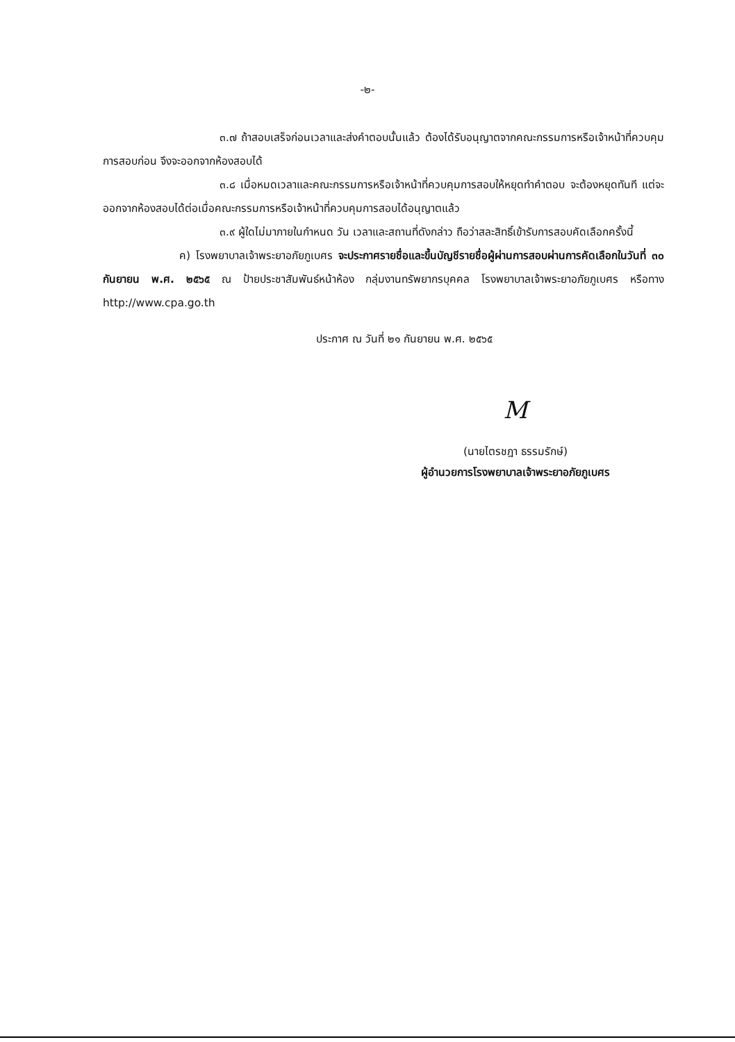-๒-
๓.๗ ถ้าสอบเสร็จก่อนเวลาและส่งคำตอบนั้นแล้ว ต้องได้รับอนุญาตจากคณะกรรมการหรือเจ้าหน้าที่ควบคุมการสอบก่อน จึงจะออกจากห้องสอบได้
๓.๘ เมื่อหมดเวลาและคณะกรรมการหรือเจ้าหน้าที่ควบคุมการสอบให้หยุดทำคำตอบ จะต้องหยุดทันที แต่จะออกจากห้องสอบได้ต่อเมื่อคณะกรรมการหรือเจ้าหน้าที่ควบคุมการสอบได้อนุญาตแล้ว
๓.๙ ผู้ใดไม่มาภายในกำหนด วัน เวลาและสถานที่ดังกล่าว ถือว่าสละสิทธิ์เข้ารับการสอบคัดเลือกครั้งนี้
ค) โรงพยาบาลเจ้าพระยาอภัยภูเบศร จะประกาศรายชื่อและขึ้นบัญชีรายชื่อผู้ผ่านการสอบผ่านการคัดเลือกในวันที่ ๓๐ กันยายน พ.ศ. ๒๕๖๕ ณ ป้ายประชาสัมพันธ์หน้าห้อง กลุ่มงานทรัพยากรบุคคล โรงพยาบาลเจ้าพระยาอภัยภูเบศร หรือทาง http://www.cpa.go.th
ประกาศ ณ วันที่ ๒๑ กันยายน พ.ศ. ๒๕๖๕
M
(นายไตรชฎา ธรรมรักษ์)
ผู้อำนวยการโรงพยาบาลเจ้าพระยาอภัยภูเบศร